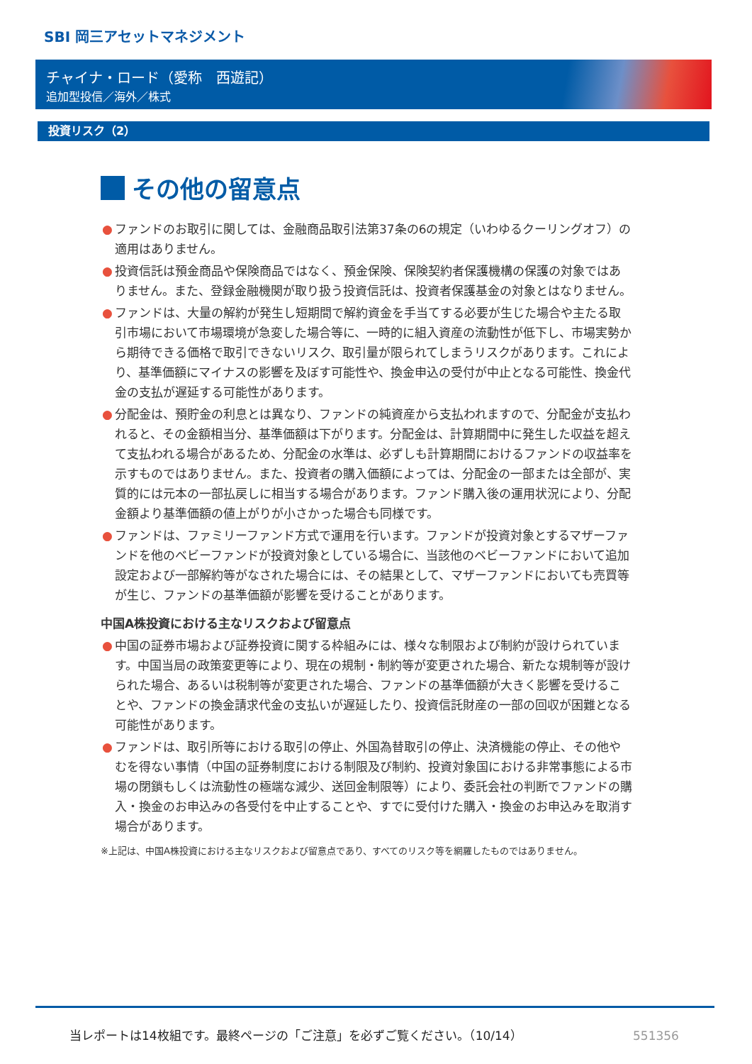SBI 岡三アセットマネジメント
チャイナ・ロード（愛称　西遊記）
追加型投信／海外／株式
投資リスク（2）
その他の留意点
● ファンドのお取引に関しては、金融商品取引法第37条の6の規定（いわゆるクーリングオフ）の適用はありません。
● 投資信託は預金商品や保険商品ではなく、預金保険、保険契約者保護機構の保護の対象ではありません。また、登録金融機関が取り扱う投資信託は、投資者保護基金の対象とはなりません。
● ファンドは、大量の解約が発生し短期間で解約資金を手当てする必要が生じた場合や主たる取引市場において市場環境が急変した場合等に、一時的に組入資産の流動性が低下し、市場実勢から期待できる価格で取引できないリスク、取引量が限られてしまうリスクがあります。これにより、基準価額にマイナスの影響を及ぼす可能性や、換金申込の受付が中止となる可能性、換金代金の支払が遅延する可能性があります。
● 分配金は、預貯金の利息とは異なり、ファンドの純資産から支払われますので、分配金が支払われると、その金額相当分、基準価額は下がります。分配金は、計算期間中に発生した収益を超えて支払われる場合があるため、分配金の水準は、必ずしも計算期間におけるファンドの収益率を示すものではありません。また、投資者の購入価額によっては、分配金の一部または全部が、実質的には元本の一部払戻しに相当する場合があります。ファンド購入後の運用状況により、分配金額より基準価額の値上がりが小さかった場合も同様です。
● ファンドは、ファミリーファンド方式で運用を行います。ファンドが投資対象とするマザーファンドを他のベビーファンドが投資対象としている場合に、当該他のベビーファンドにおいて追加設定および一部解約等がなされた場合には、その結果として、マザーファンドにおいても売買等が生じ、ファンドの基準価額が影響を受けることがあります。
中国A株投資における主なリスクおよび留意点
● 中国の証券市場および証券投資に関する枠組みには、様々な制限および制約が設けられています。中国当局の政策変更等により、現在の規制・制約等が変更された場合、新たな規制等が設けられた場合、あるいは税制等が変更された場合、ファンドの基準価額が大きく影響を受けることや、ファンドの換金請求代金の支払いが遅延したり、投資信託財産の一部の回収が困難となる可能性があります。
● ファンドは、取引所等における取引の停止、外国為替取引の停止、決済機能の停止、その他やむを得ない事情（中国の証券制度における制限及び制約、投資対象国における非常事態による市場の閉鎖もしくは流動性の極端な減少、送回金制限等）により、委託会社の判断でファンドの購入・換金のお申込みの各受付を中止することや、すでに受付けた購入・換金のお申込みを取消す場合があります。
※上記は、中国A株投資における主なリスクおよび留意点であり、すべてのリスク等を網羅したものではありません。
当レポートは14枚組です。最終ページの「ご注意」を必ずご覧ください。（10/14）
551356